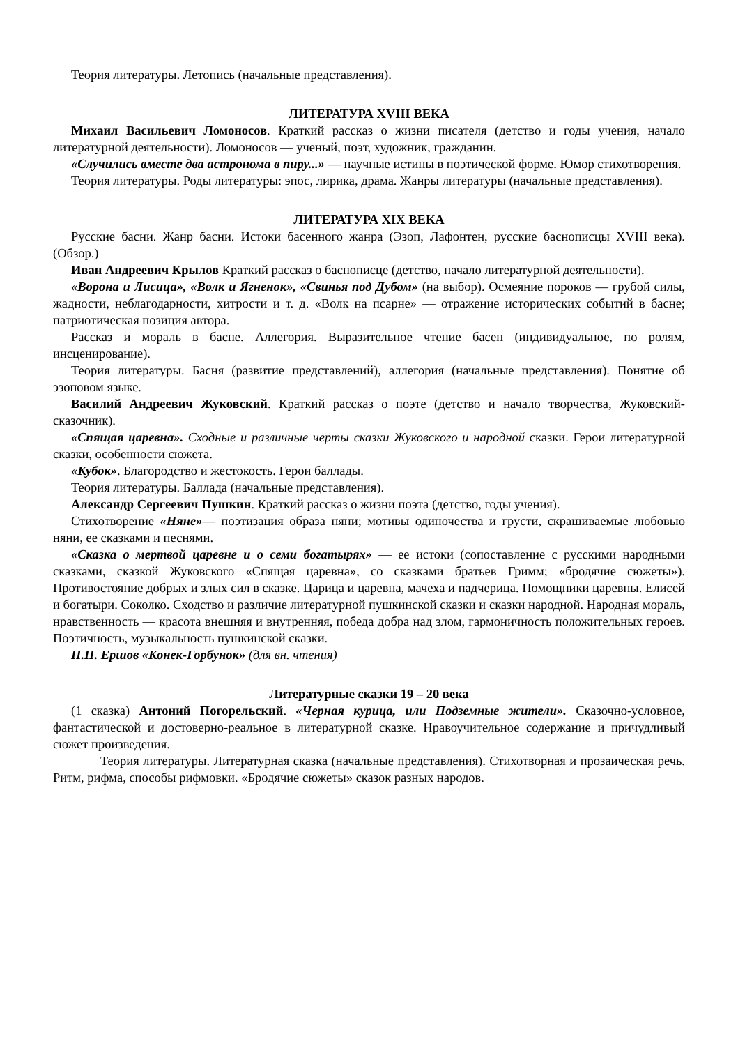Теория литературы. Летопись (начальные представления).
ЛИТЕРАТУРА XVIII ВЕКА
Михаил Васильевич Ломоносов. Краткий рассказ о жизни писателя (детство и годы учения, начало литературной деятельности). Ломоносов — ученый, поэт, художник, гражданин.
«Случились вместе два астронома в пиру...» — научные истины в поэтической форме. Юмор стихотворения.
Теория литературы. Роды литературы: эпос, лирика, драма. Жанры литературы (начальные представления).
ЛИТЕРАТУРА XIX ВЕКА
Русские басни. Жанр басни. Истоки басенного жанра (Эзоп, Лафонтен, русские баснописцы XVIII века). (Обзор.)
Иван Андреевич Крылов Краткий рассказ о баснописце (детство, начало литературной деятельности).
«Ворона и Лисица», «Волк и Ягненок», «Свинья под Дубом» (на выбор). Осмеяние пороков — грубой силы, жадности, неблагодарности, хитрости и т. д. «Волк на псарне» — отражение исторических событий в басне; патриотическая позиция автора.
Рассказ и мораль в басне. Аллегория. Выразительное чтение басен (индивидуальное, по ролям, инсценирование).
Теория литературы. Басня (развитие представлений), аллегория (начальные представления). Понятие об эзоповом языке.
Василий Андреевич Жуковский. Краткий рассказ о поэте (детство и начало творчества, Жуковский-сказочник).
«Спящая царевна». Сходные и различные черты сказки Жуковского и народной сказки. Герои литературной сказки, особенности сюжета.
«Кубок». Благородство и жестокость. Герои баллады.
Теория литературы. Баллада (начальные представления).
Александр Сергеевич Пушкин. Краткий рассказ о жизни поэта (детство, годы учения).
Стихотворение «Няне»— поэтизация образа няни; мотивы одиночества и грусти, скрашиваемые любовью няни, ее сказками и песнями.
«Сказка о мертвой царевне и о семи богатырях» — ее истоки (сопоставление с русскими народными сказками, сказкой Жуковского «Спящая царевна», со сказками братьев Гримм; «бродячие сюжеты»). Противостояние добрых и злых сил в сказке. Царица и царевна, мачеха и падчерица. Помощники царевны. Елисей и богатыри. Соколко. Сходство и различие литературной пушкинской сказки и сказки народной. Народная мораль, нравственность — красота внешняя и внутренняя, победа добра над злом, гармоничность положительных героев. Поэтичность, музыкальность пушкинской сказки.
П.П. Ершов «Конек-Горбунок» (для вн. чтения)
Литературные сказки 19 – 20 века
(1 сказка) Антоний Погорельский. «Черная курица, или Подземные жители». Сказочно-условное, фантастической и достоверно-реальное в литературной сказке. Нравоучительное содержание и причудливый сюжет произведения.
Теория литературы. Литературная сказка (начальные представления). Стихотворная и прозаическая речь. Ритм, рифма, способы рифмовки. «Бродячие сюжеты» сказок разных народов.